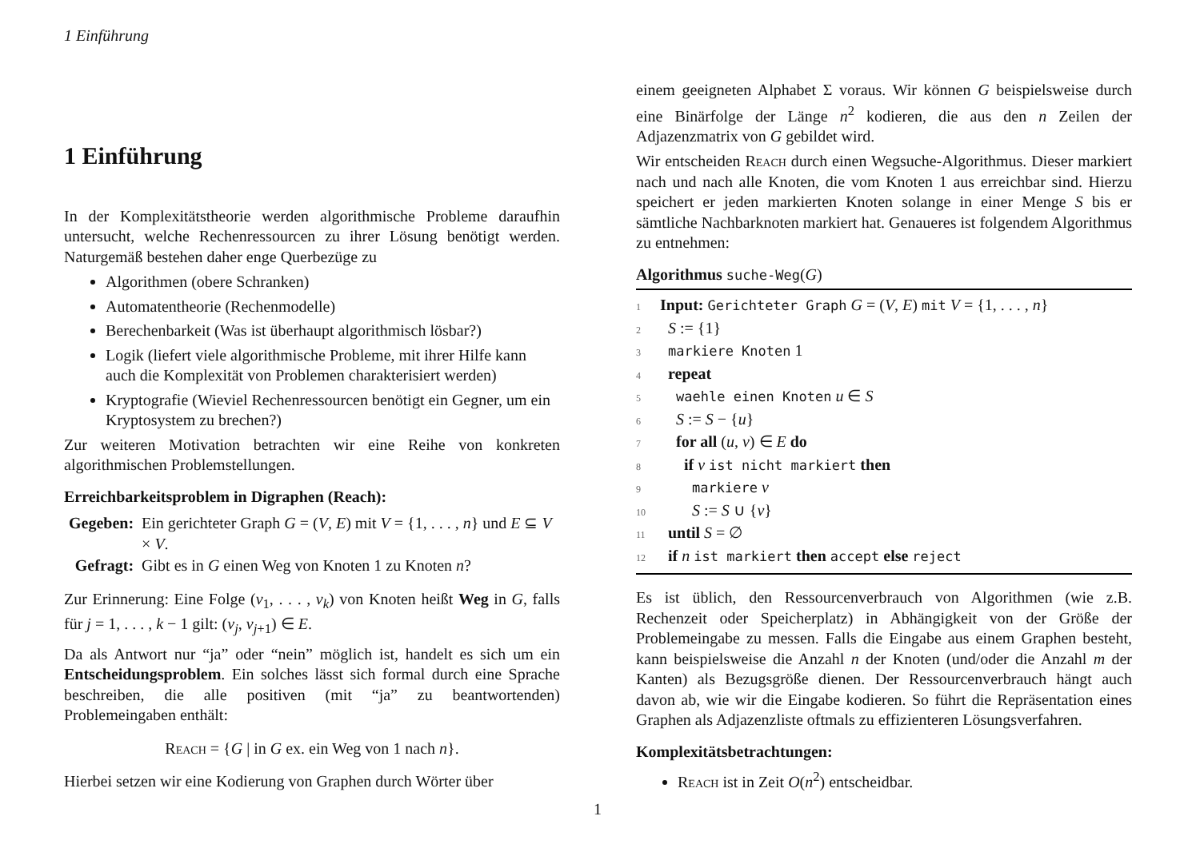1 Einführung
1 Einführung
In der Komplexitätstheorie werden algorithmische Probleme daraufhin untersucht, welche Rechenressourcen zu ihrer Lösung benötigt werden. Naturgemäß bestehen daher enge Querbezüge zu
Algorithmen (obere Schranken)
Automatentheorie (Rechenmodelle)
Berechenbarkeit (Was ist überhaupt algorithmisch lösbar?)
Logik (liefert viele algorithmische Probleme, mit ihrer Hilfe kann auch die Komplexität von Problemen charakterisiert werden)
Kryptografie (Wieviel Rechenressourcen benötigt ein Gegner, um ein Kryptosystem zu brechen?)
Zur weiteren Motivation betrachten wir eine Reihe von konkreten algorithmischen Problemstellungen.
Erreichbarkeitsproblem in Digraphen (Reach):
| Gegeben: | Ein gerichteter Graph G = ( V , E ) mit V = {1, . . . , n } und E ⊆ V × V . |
| Gefragt: | Gibt es in G einen Weg von Knoten 1 zu Knoten n ? |
Zur Erinnerung: Eine Folge (v<sub>1</sub>, . . . , v<sub>k</sub>) von Knoten heißt Weg in G, falls für j = 1, . . . , k − 1 gilt: (v<sub>j</sub>, v<sub>j+1</sub>) ∈ E.
Da als Antwort nur “ja” oder “nein” möglich ist, handelt es sich um ein Entscheidungsproblem. Ein solches lässt sich formal durch eine Sprache beschreiben, die alle positiven (mit “ja” zu beantwortenden) Problemeingaben enthält:
Reach = {G | in G ex. ein Weg von 1 nach n}.
Hierbei setzen wir eine Kodierung von Graphen durch Wörter über
einem geeigneten Alphabet Σ voraus. Wir können G beispielsweise durch eine Binärfolge der Länge n<sup>2</sup> kodieren, die aus den n Zeilen der Adjazenzmatrix von G gebildet wird.
Wir entscheiden Reach durch einen Wegsuche-Algorithmus. Dieser markiert nach und nach alle Knoten, die vom Knoten 1 aus erreichbar sind. Hierzu speichert er jeden markierten Knoten solange in einer Menge S bis er sämtliche Nachbarknoten markiert hat. Genaueres ist folgendem Algorithmus zu entnehmen:
Algorithmus suche-Weg(G)
1 Input: Gerichteter Graph G = (V, E) mit V = {1, . . . , n}
2 S := {1}
3 markiere Knoten 1
4 repeat
5 waehle einen Knoten u ∈ S
6 S := S − {u}
7 for all (u, v) ∈ E do
8 if v ist nicht markiert then
9 markiere v
10 S := S ∪ {v}
11 until S = ∅
12 if n ist markiert then accept else reject
Es ist üblich, den Ressourcenverbrauch von Algorithmen (wie z.B. Rechenzeit oder Speicherplatz) in Abhängigkeit von der Größe der Problemeingabe zu messen. Falls die Eingabe aus einem Graphen besteht, kann beispielsweise die Anzahl n der Knoten (und/oder die Anzahl m der Kanten) als Bezugsgröße dienen. Der Ressourcenverbrauch hängt auch davon ab, wie wir die Eingabe kodieren. So führt die Repräsentation eines Graphen als Adjazenzliste oftmals zu effizienteren Lösungsverfahren.
Komplexitätsbetrachtungen:
Reach ist in Zeit O(n<sup>2</sup>) entscheidbar.
1